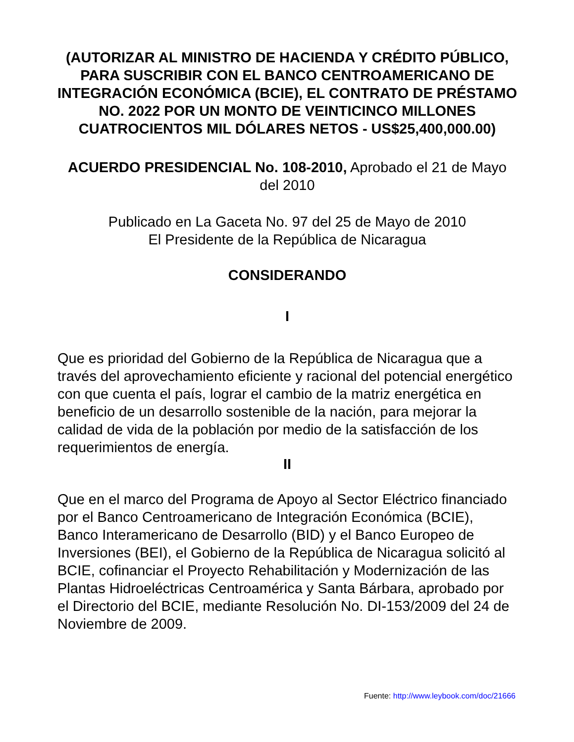(AUTORIZAR AL MINISTRO DE HACIENDA Y CRÉDITO PÚBLICO, PARA SUSCRIBIR CON EL BANCO CENTROAMERICANO DE INTEGRACIÓN ECONÓMICA (BCIE), EL CONTRATO DE PRÉSTAMO NO. 2022 POR UN MONTO DE VEINTICINCO MILLONES CUATROCIENTOS MIL DÓLARES NETOS - US$25,400,000.00)
ACUERDO PRESIDENCIAL No. 108-2010, Aprobado el 21 de Mayo del 2010
Publicado en La Gaceta No. 97 del 25 de Mayo de 2010
El Presidente de la República de Nicaragua
CONSIDERANDO
I
Que es prioridad del Gobierno de la República de Nicaragua que a través del aprovechamiento eficiente y racional del potencial energético con que cuenta el país, lograr el cambio de la matriz energética en beneficio de un desarrollo sostenible de la nación, para mejorar la calidad de vida de la población por medio de la satisfacción de los requerimientos de energía.
II
Que en el marco del Programa de Apoyo al Sector Eléctrico financiado por el Banco Centroamericano de Integración Económica (BCIE), Banco Interamericano de Desarrollo (BID) y el Banco Europeo de Inversiones (BEI), el Gobierno de la República de Nicaragua solicitó al BCIE, cofinanciar el Proyecto Rehabilitación y Modernización de las Plantas Hidroeléctricas Centroamérica y Santa Bárbara, aprobado por el Directorio del BCIE, mediante Resolución No. DI-153/2009 del 24 de Noviembre de 2009.
Fuente: http://www.leybook.com/doc/21666